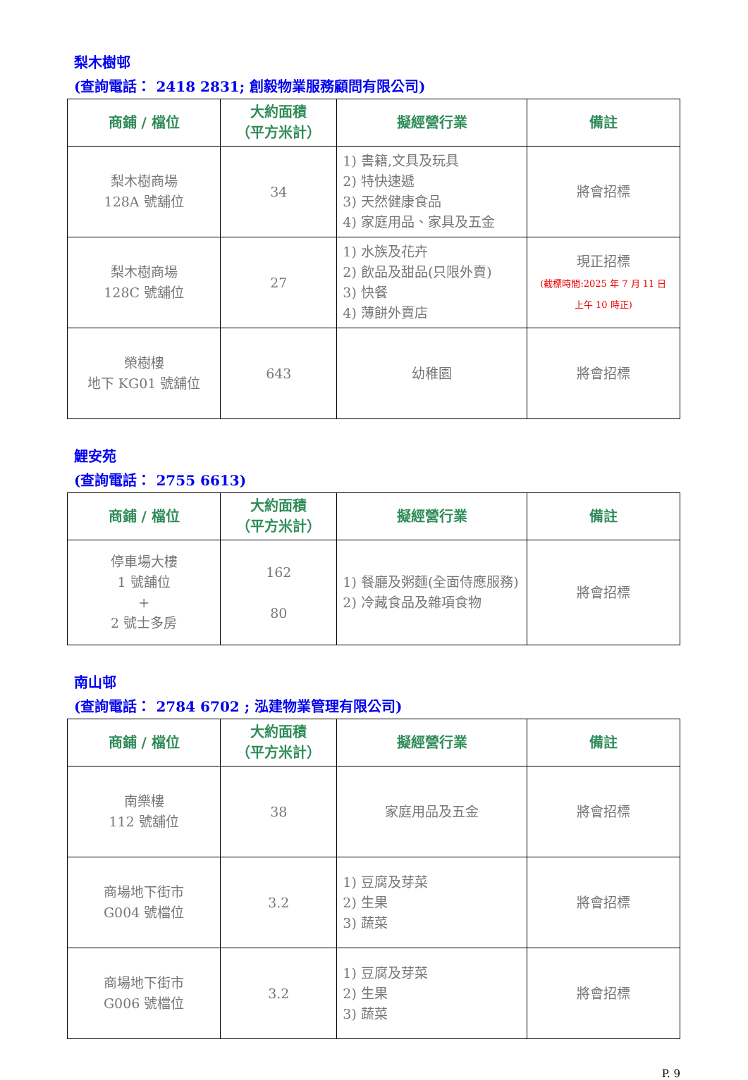梨木樹邨
(查詢電話： 2418 2831; 創毅物業服務顧問有限公司)
| 商鋪 / 檔位 | 大約面積 （平方米計） | 擬經營行業 | 備註 |
| --- | --- | --- | --- |
| 梨木樹商場 128A 號舖位 | 34 | 1) 書籍,文具及玩具 2) 特快速遞 3) 天然健康食品 4) 家庭用品、家具及五金 | 將會招標 |
| 梨木樹商場 128C 號舖位 | 27 | 1) 水族及花卉 2) 飲品及甜品(只限外賣) 3) 快餐 4) 薄餅外賣店 | 現正招標 (截標時間:2025 年 7 月 11 日 上午 10 時正) |
| 榮樹樓 地下 KG01 號舖位 | 643 | 幼稚園 | 將會招標 |
鯉安苑
(查詢電話： 2755 6613)
| 商鋪 / 檔位 | 大約面積 （平方米計） | 擬經營行業 | 備註 |
| --- | --- | --- | --- |
| 停車場大樓 1 號舖位 + 2 號士多房 | 162 80 | 1) 餐廳及粥麵(全面侍應服務) 2) 冷藏食品及雜項食物 | 將會招標 |
南山邨
(查詢電話： 2784 6702 ; 泓建物業管理有限公司)
| 商鋪 / 檔位 | 大約面積 （平方米計） | 擬經營行業 | 備註 |
| --- | --- | --- | --- |
| 南樂樓 112 號舖位 | 38 | 家庭用品及五金 | 將會招標 |
| 商場地下街市 G004 號檔位 | 3.2 | 1) 豆腐及芽菜 2) 生果 3) 蔬菜 | 將會招標 |
| 商場地下街市 G006 號檔位 | 3.2 | 1) 豆腐及芽菜 2) 生果 3) 蔬菜 | 將會招標 |
P. 9